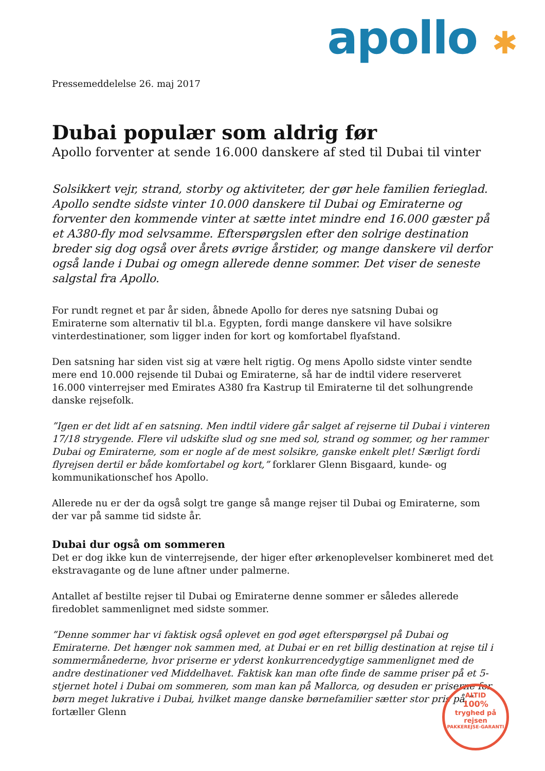apollo ✱
Pressemeddelelse 26. maj 2017
Dubai populær som aldrig før
Apollo forventer at sende 16.000 danskere af sted til Dubai til vinter
Solsikkert vejr, strand, storby og aktiviteter, der gør hele familien ferieglad. Apollo sendte sidste vinter 10.000 danskere til Dubai og Emiraterne og forventer den kommende vinter at sætte intet mindre end 16.000 gæster på et A380-fly mod selvsamme. Efterspørgslen efter den solrige destination breder sig dog også over årets øvrige årstider, og mange danskere vil derfor også lande i Dubai og omegn allerede denne sommer. Det viser de seneste salgstal fra Apollo.
For rundt regnet et par år siden, åbnede Apollo for deres nye satsning Dubai og Emiraterne som alternativ til bl.a. Egypten, fordi mange danskere vil have solsikre vinterdestinationer, som ligger inden for kort og komfortabel flyafstand.
Den satsning har siden vist sig at være helt rigtig. Og mens Apollo sidste vinter sendte mere end 10.000 rejsende til Dubai og Emiraterne, så har de indtil videre reserveret 16.000 vinterrejser med Emirates A380 fra Kastrup til Emiraterne til det solhungrende danske rejsefolk.
”Igen er det lidt af en satsning. Men indtil videre går salget af rejserne til Dubai i vinteren 17/18 strygende. Flere vil udskifte slud og sne med sol, strand og sommer, og her rammer Dubai og Emiraterne, som er nogle af de mest solsikre, ganske enkelt plet! Særligt fordi flyrejsen dertil er både komfortabel og kort,” forklarer Glenn Bisgaard, kunde- og kommunikationschef hos Apollo.
Allerede nu er der da også solgt tre gange så mange rejser til Dubai og Emiraterne, som der var på samme tid sidste år.
Dubai dur også om sommeren
Det er dog ikke kun de vinterrejsende, der higer efter ørkenoplevelser kombineret med det ekstravagante og de lune aftner under palmerne.
Antallet af bestilte rejser til Dubai og Emiraterne denne sommer er således allerede firedoblet sammenlignet med sidste sommer.
”Denne sommer har vi faktisk også oplevet en god øget efterspørgsel på Dubai og Emiraterne. Det hænger nok sammen med, at Dubai er en ret billig destination at rejse til i sommermånederne, hvor priserne er yderst konkurrencedygtige sammenlignet med de andre destinationer ved Middelhavet. Faktisk kan man ofte finde de samme priser på et 5-stjernet hotel i Dubai om sommeren, som man kan på Mallorca, og desuden er priserne for børn meget lukrative i Dubai, hvilket mange danske børnefamilier sætter stor pris på,” fortæller Glenn
ALTID
100%
tryghed på rejsen
PAKKEREJSE-GARANTI